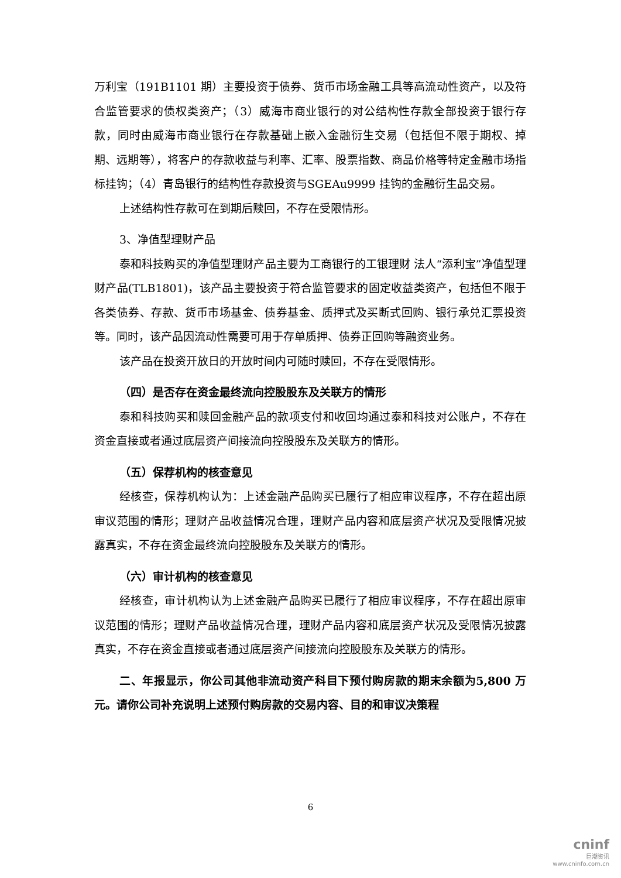万利宝（191B1101 期）主要投资于债券、货币市场金融工具等高流动性资产，以及符合监管要求的债权类资产；（3）威海市商业银行的对公结构性存款全部投资于银行存款，同时由威海市商业银行在存款基础上嵌入金融衍生交易（包括但不限于期权、掉期、远期等），将客户的存款收益与利率、汇率、股票指数、商品价格等特定金融市场指标挂钩；（4）青岛银行的结构性存款投资与SGEAu9999 挂钩的金融衍生品交易。
上述结构性存款可在到期后赎回，不存在受限情形。
3、净值型理财产品
泰和科技购买的净值型理财产品主要为工商银行的工银理财 法人“添利宝”净值型理财产品(TLB1801)，该产品主要投资于符合监管要求的固定收益类资产，包括但不限于各类债券、存款、货币市场基金、债券基金、质押式及买断式回购、银行承兑汇票投资等。同时，该产品因流动性需要可用于存单质押、债券正回购等融资业务。
该产品在投资开放日的开放时间内可随时赎回，不存在受限情形。
（四）是否存在资金最终流向控股股东及关联方的情形
泰和科技购买和赎回金融产品的款项支付和收回均通过泰和科技对公账户，不存在资金直接或者通过底层资产间接流向控股股东及关联方的情形。
（五）保荐机构的核查意见
经核查，保荐机构认为：上述金融产品购买已履行了相应审议程序，不存在超出原审议范围的情形；理财产品收益情况合理，理财产品内容和底层资产状况及受限情况披露真实，不存在资金最终流向控股股东及关联方的情形。
（六）审计机构的核查意见
经核查，审计机构认为上述金融产品购买已履行了相应审议程序，不存在超出原审议范围的情形；理财产品收益情况合理，理财产品内容和底层资产状况及受限情况披露真实，不存在资金直接或者通过底层资产间接流向控股股东及关联方的情形。
二、年报显示，你公司其他非流动资产科目下预付购房款的期末余额为5,800 万元。请你公司补充说明上述预付购房款的交易内容、目的和审议决策程
6
cninf
巨潮资讯
www.cninfo.com.cn